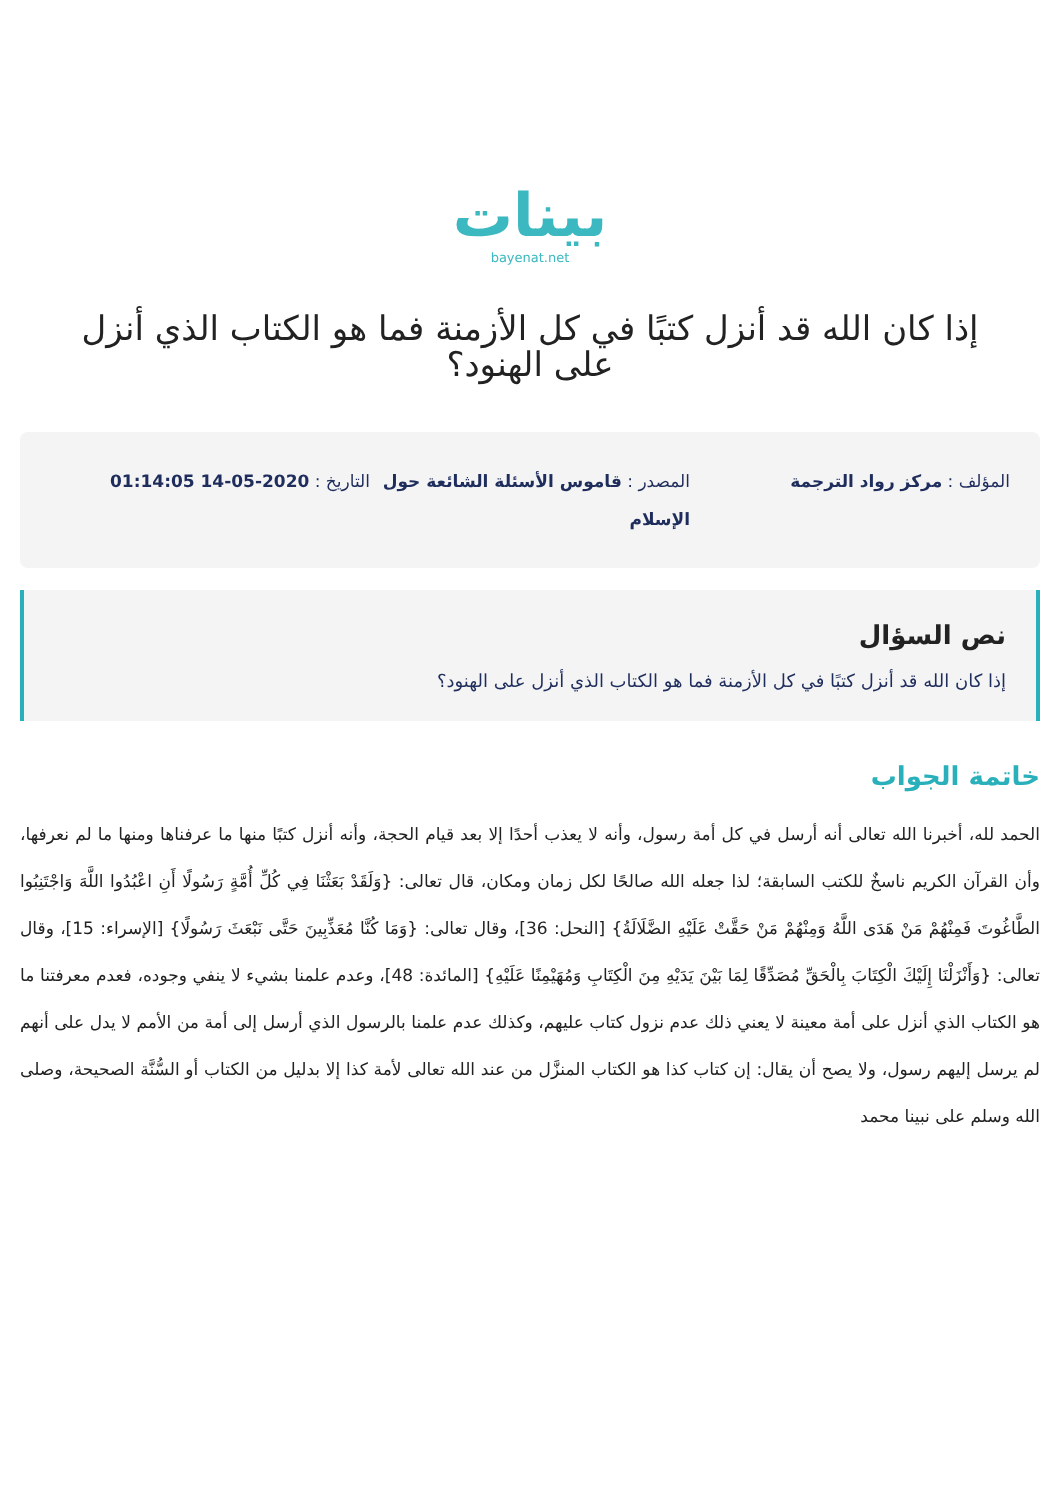بينات
bayenat.net
إذا كان الله قد أنزل كتبًا في كل الأزمنة فما هو الكتاب الذي أنزل على الهنود؟
المؤلف : مركز رواد الترجمة المصدر : قاموس الأسئلة الشائعة حول الإسلام
التاريخ : 2020-05-14 01:14:05
نص السؤال
إذا كان الله قد أنزل كتبًا في كل الأزمنة فما هو الكتاب الذي أنزل على الهنود؟
خاتمة الجواب
الحمد لله، أخبرنا الله تعالى أنه أرسل في كل أمة رسول، وأنه لا يعذب أحدًا إلا بعد قيام الحجة، وأنه أنزل كتبًا منها ما عرفناها ومنها ما لم نعرفها، وأن القرآن الكريم ناسخٌ للكتب السابقة؛ لذا جعله الله صالحًا لكل زمان ومكان، قال تعالى: {وَلَقَدْ بَعَثْنَا فِي كُلِّ أُمَّةٍ رَسُولًا أَنِ اعْبُدُوا اللَّهَ وَاجْتَنِبُوا الطَّاغُوتَ فَمِنْهُمْ مَنْ هَدَى اللَّهُ وَمِنْهُمْ مَنْ حَقَّتْ عَلَيْهِ الضَّلَالَةُ} [النحل: 36]، وقال تعالى: {وَمَا كُنَّا مُعَذِّبِينَ حَتَّى نَبْعَثَ رَسُولًا} [الإسراء: 15]، وقال تعالى: {وَأَنْزَلْنَا إِلَيْكَ الْكِتَابَ بِالْحَقِّ مُصَدِّقًا لِمَا بَيْنَ يَدَيْهِ مِنَ الْكِتَابِ وَمُهَيْمِنًا عَلَيْهِ} [المائدة: 48]، وعدم علمنا بشيء لا ينفي وجوده، فعدم معرفتنا ما هو الكتاب الذي أنزل على أمة معينة لا يعني ذلك عدم نزول كتاب عليهم، وكذلك عدم علمنا بالرسول الذي أرسل إلى أمة من الأمم لا يدل على أنهم لم يرسل إليهم رسول، ولا يصح أن يقال: إن كتاب كذا هو الكتاب المنزَّل من عند الله تعالى لأمة كذا إلا بدليل من الكتاب أو السُّنَّة الصحيحة، وصلى الله وسلم على نبينا محمد